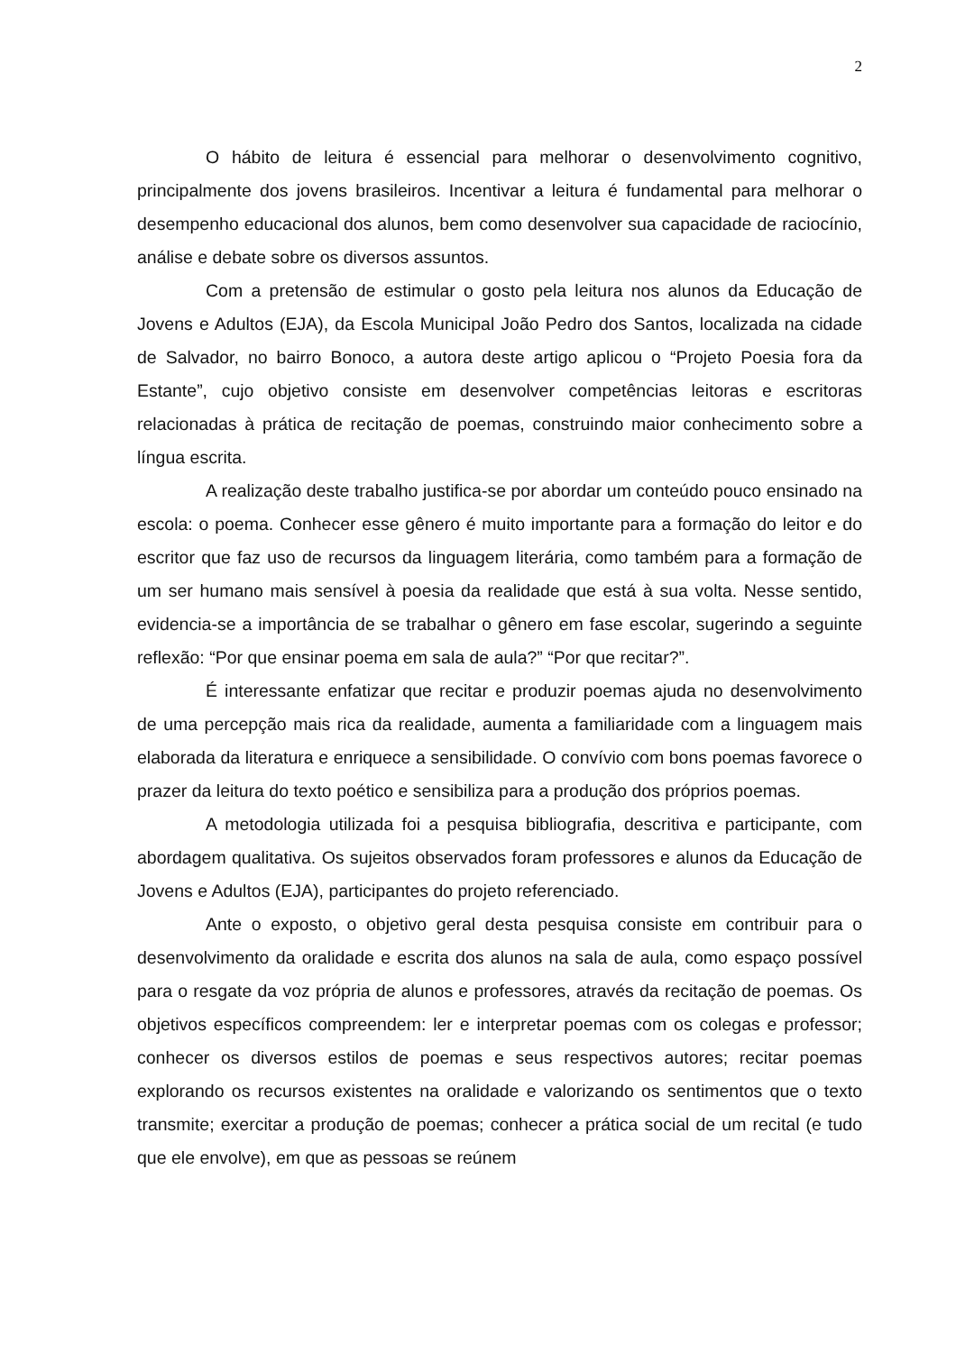2
O hábito de leitura é essencial para melhorar o desenvolvimento cognitivo, principalmente dos jovens brasileiros. Incentivar a leitura é fundamental para melhorar o desempenho educacional dos alunos, bem como desenvolver sua capacidade de raciocínio, análise e debate sobre os diversos assuntos.
Com a pretensão de estimular o gosto pela leitura nos alunos da Educação de Jovens e Adultos (EJA), da Escola Municipal João Pedro dos Santos, localizada na cidade de Salvador, no bairro Bonoco, a autora deste artigo aplicou o “Projeto Poesia fora da Estante”, cujo objetivo consiste em desenvolver competências leitoras e escritoras relacionadas à prática de recitação de poemas, construindo maior conhecimento sobre a língua escrita.
A realização deste trabalho justifica-se por abordar um conteúdo pouco ensinado na escola: o poema. Conhecer esse gênero é muito importante para a formação do leitor e do escritor que faz uso de recursos da linguagem literária, como também para a formação de um ser humano mais sensível à poesia da realidade que está à sua volta. Nesse sentido, evidencia-se a importância de se trabalhar o gênero em fase escolar, sugerindo a seguinte reflexão: “Por que ensinar poema em sala de aula?” “Por que recitar?”.
É interessante enfatizar que recitar e produzir poemas ajuda no desenvolvimento de uma percepção mais rica da realidade, aumenta a familiaridade com a linguagem mais elaborada da literatura e enriquece a sensibilidade. O convívio com bons poemas favorece o prazer da leitura do texto poético e sensibiliza para a produção dos próprios poemas.
A metodologia utilizada foi a pesquisa bibliografia, descritiva e participante, com abordagem qualitativa. Os sujeitos observados foram professores e alunos da Educação de Jovens e Adultos (EJA), participantes do projeto referenciado.
Ante o exposto, o objetivo geral desta pesquisa consiste em contribuir para o desenvolvimento da oralidade e escrita dos alunos na sala de aula, como espaço possível para o resgate da voz própria de alunos e professores, através da recitação de poemas. Os objetivos específicos compreendem: ler e interpretar poemas com os colegas e professor; conhecer os diversos estilos de poemas e seus respectivos autores; recitar poemas explorando os recursos existentes na oralidade e valorizando os sentimentos que o texto transmite; exercitar a produção de poemas; conhecer a prática social de um recital (e tudo que ele envolve), em que as pessoas se reúnem